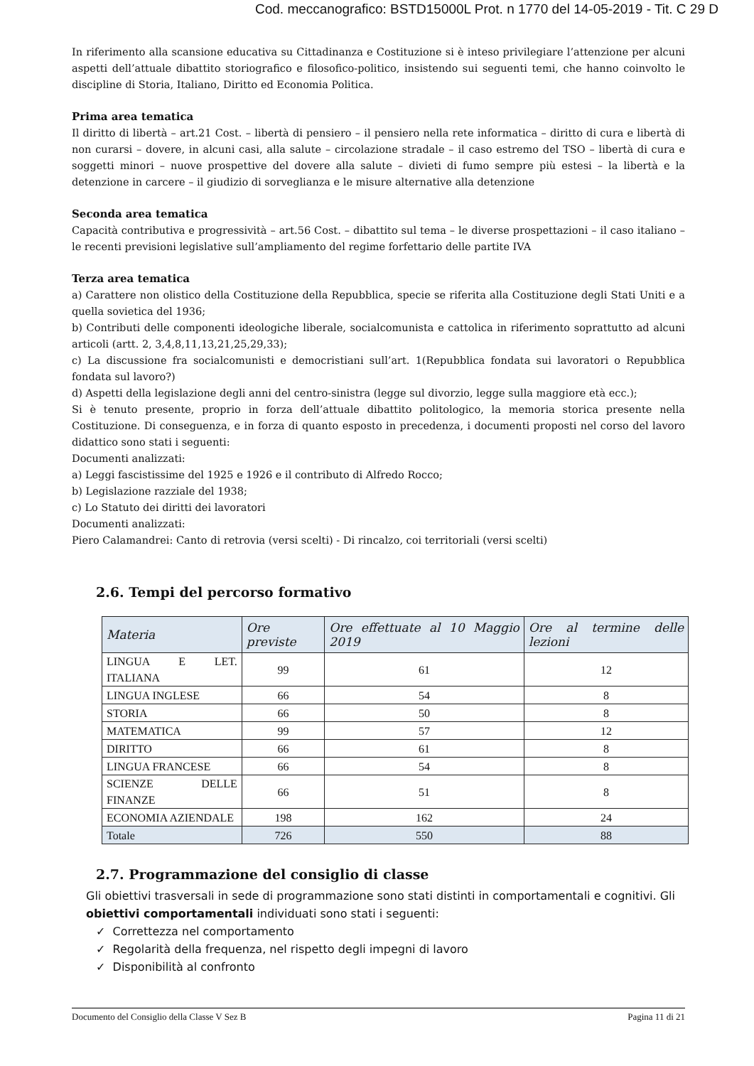Cod. meccanografico: BSTD15000L Prot. n 1770 del 14-05-2019 - Tit. C 29 D
In riferimento alla scansione educativa su Cittadinanza e Costituzione si è inteso privilegiare l’attenzione per alcuni aspetti dell’attuale dibattito storiografico e filosofico-politico, insistendo sui seguenti temi, che hanno coinvolto le discipline di Storia, Italiano, Diritto ed Economia Politica.
Prima area tematica
Il diritto di libertà – art.21 Cost. – libertà di pensiero – il pensiero nella rete informatica – diritto di cura e libertà di non curarsi – dovere, in alcuni casi, alla salute – circolazione stradale – il caso estremo del TSO – libertà di cura e soggetti minori – nuove prospettive del dovere alla salute – divieti di fumo sempre più estesi – la libertà e la detenzione in carcere – il giudizio di sorveglianza e le misure alternative alla detenzione
Seconda area tematica
Capacità contributiva e progressività – art.56 Cost. – dibattito sul tema – le diverse prospettazioni – il caso italiano – le recenti previsioni legislative sull’ampliamento del regime forfettario delle partite IVA
Terza area tematica
a) Carattere non olistico della Costituzione della Repubblica, specie se riferita alla Costituzione degli Stati Uniti e a quella sovietica del 1936;
b) Contributi delle componenti ideologiche liberale, socialcomunista e cattolica in riferimento soprattutto ad alcuni articoli (artt. 2, 3,4,8,11,13,21,25,29,33);
c) La discussione fra socialcomunisti e democristiani sull’art. 1(Repubblica fondata sui lavoratori o Repubblica fondata sul lavoro?)
d) Aspetti della legislazione degli anni del centro-sinistra (legge sul divorzio, legge sulla maggiore età ecc.);
Si è tenuto presente, proprio in forza dell’attuale dibattito politologico, la memoria storica presente nella Costituzione. Di conseguenza, e in forza di quanto esposto in precedenza, i documenti proposti nel corso del lavoro didattico sono stati i seguenti:
Documenti analizzati:
a) Leggi fascistissime del 1925 e 1926 e il contributo di Alfredo Rocco;
b) Legislazione razziale del 1938;
c) Lo Statuto dei diritti dei lavoratori
Documenti analizzati:
Piero Calamandrei: Canto di retrovia (versi scelti) - Di rincalzo, coi territoriali (versi scelti)
2.6. Tempi del percorso formativo
| Materia | Ore previste | Ore effettuate al 10 Maggio 2019 | Ore al termine delle lezioni |
| --- | --- | --- | --- |
| LINGUA E LET. ITALIANA | 99 | 61 | 12 |
| LINGUA INGLESE | 66 | 54 | 8 |
| STORIA | 66 | 50 | 8 |
| MATEMATICA | 99 | 57 | 12 |
| DIRITTO | 66 | 61 | 8 |
| LINGUA FRANCESE | 66 | 54 | 8 |
| SCIENZE DELLE FINANZE | 66 | 51 | 8 |
| ECONOMIA AZIENDALE | 198 | 162 | 24 |
| Totale | 726 | 550 | 88 |
2.7. Programmazione del consiglio di classe
Gli obiettivi trasversali in sede di programmazione sono stati distinti in comportamentali e cognitivi. Gli obiettivi comportamentali individuati sono stati i seguenti:
✓ Correttezza nel comportamento
✓ Regolarità della frequenza, nel rispetto degli impegni di lavoro
✓ Disponibilità al confronto
Documento del Consiglio della Classe V Sez B Pagina 11 di 21